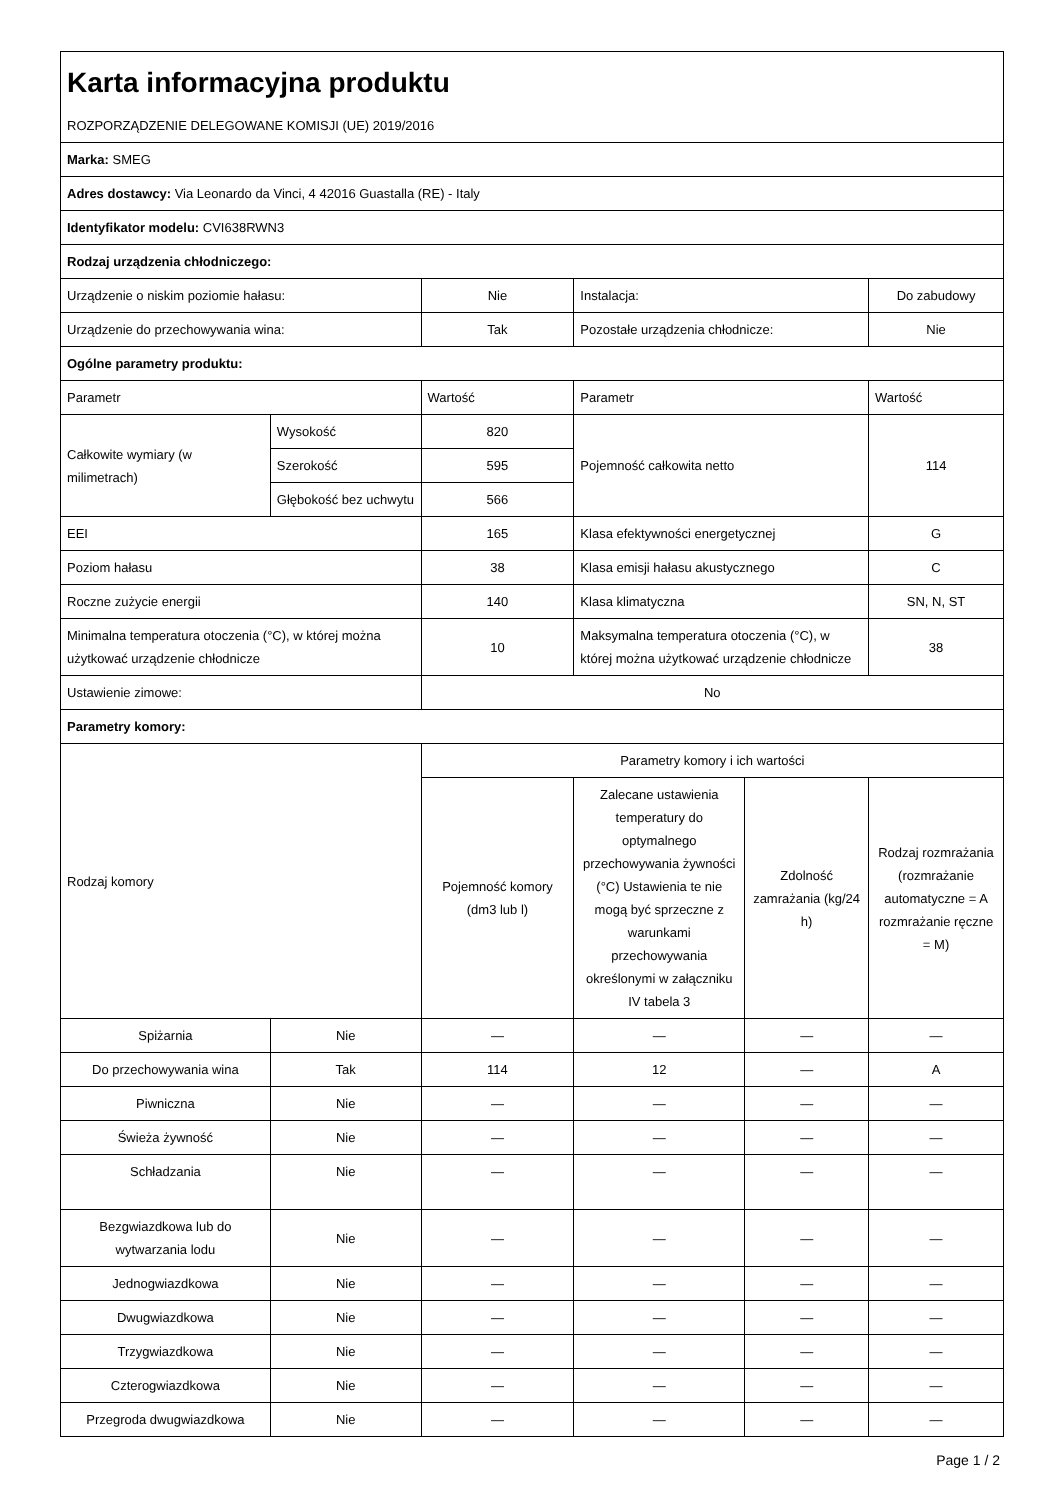| Karta informacyjna produktu | | | | | |
| ROZPORZĄDZENIE DELEGOWANE KOMISJI (UE) 2019/2016 | | | | | |
| Marka: SMEG | | | | | |
| Adres dostawcy: Via Leonardo da Vinci, 4 42016 Guastalla (RE) - Italy | | | | | |
| Identyfikator modelu: CVI638RWN3 | | | | | |
| Rodzaj urządzenia chłodniczego: | | | | | |
| Urządzenie o niskim poziomie hałasu: | | Nie | Instalacja: | | Do zabudowy |
| Urządzenie do przechowywania wina: | | Tak | Pozostałe urządzenia chłodnicze: | | Nie |
| Ogólne parametry produktu: | | | | | |
| Parametr | | Wartość | Parametr | | Wartość |
| Całkowite wymiary (w milimetrach) | Wysokość | 820 | Pojemność całkowita netto | | 114 |
| | Szerokość | 595 | | | |
| | Głębokość bez uchwytu | 566 | | | |
| EEI | | 165 | Klasa efektywności energetycznej | | G |
| Poziom hałasu | | 38 | Klasa emisji hałasu akustycznego | | C |
| Roczne zużycie energii | | 140 | Klasa klimatyczna | | SN, N, ST |
| Minimalna temperatura otoczenia (°C), w której można użytkować urządzenie chłodnicze | | 10 | Maksymalna temperatura otoczenia (°C), w której można użytkować urządzenie chłodnicze | | 38 |
| Ustawienie zimowe: | | No | | | |
| Parametry komory: | | | | | |
| Rodzaj komory | | Parametry komory i ich wartości | | | |
| | | Pojemność komory (dm3 lub l) | Zalecane ustawienia temperatury do optymalnego przechowywania żywności (°C) Ustawienia te nie mogą być sprzeczne z warunkami przechowywania określonymi w załączniku IV tabela 3 | Zdolność zamrażania (kg/24 h) | Rodzaj rozmrażania (rozmrażanie automatyczne = A rozmrażanie ręczne = M) |
| Spiżarnia | Nie | — | — | — | — |
| Do przechowywania wina | Tak | 114 | 12 | — | A |
| Piwniczna | Nie | — | — | — | — |
| Świeża żywność | Nie | — | — | — | — |
| Schładzania | Nie | — | — | — | — |
| Bezgwiazdkowa lub do wytwarzania lodu | Nie | — | — | — | — |
| Jednogwiazdkowa | Nie | — | — | — | — |
| Dwugwiazdkowa | Nie | — | — | — | — |
| Trzygwiazdkowa | Nie | — | — | — | — |
| Czterogwiazdkowa | Nie | — | — | — | — |
| Przegroda dwugwiazdkowa | Nie | — | — | — | — |
Page 1 / 2